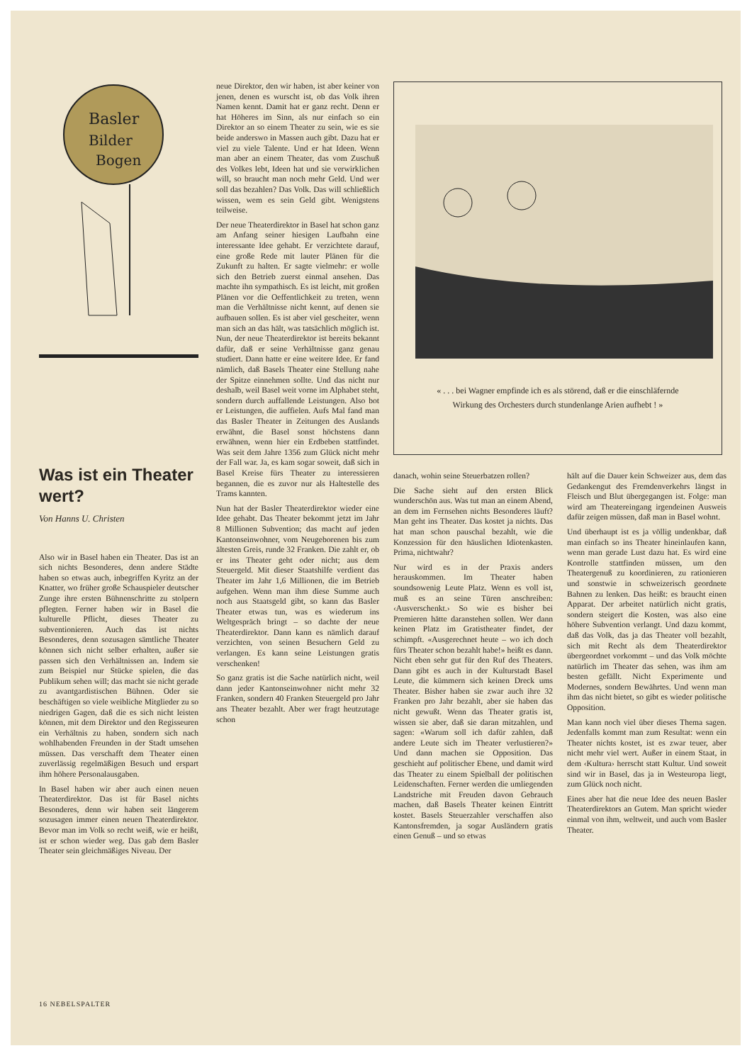Basler
Bilder
Bogen
Was ist ein Theater wert?
Von Hanns U. Christen
Also wir in Basel haben ein Theater. Das ist an sich nichts Besonderes, denn andere Städte haben so etwas auch, inbegriffen Kyritz an der Knatter, wo früher große Schauspieler deutscher Zunge ihre ersten Bühnenschritte zu stolpern pflegten. Ferner haben wir in Basel die kulturelle Pflicht, dieses Theater zu subventionieren. Auch das ist nichts Besonderes, denn sozusagen sämtliche Theater können sich nicht selber erhalten, außer sie passen sich den Verhältnissen an. Indem sie zum Beispiel nur Stücke spielen, die das Publikum sehen will; das macht sie nicht gerade zu avantgardistischen Bühnen. Oder sie beschäftigen so viele weibliche Mitglieder zu so niedrigen Gagen, daß die es sich nicht leisten können, mit dem Direktor und den Regisseuren ein Verhältnis zu haben, sondern sich nach wohlhabenden Freunden in der Stadt umsehen müssen. Das verschafft dem Theater einen zuverlässig regelmäßigen Besuch und erspart ihm höhere Personalausgaben.
In Basel haben wir aber auch einen neuen Theaterdirektor. Das ist für Basel nichts Besonderes, denn wir haben seit längerem sozusagen immer einen neuen Theaterdirektor. Bevor man im Volk so recht weiß, wie er heißt, ist er schon wieder weg. Das gab dem Basler Theater sein gleichmäßiges Niveau. Der
neue Direktor, den wir haben, ist aber keiner von jenen, denen es wurscht ist, ob das Volk ihren Namen kennt. Damit hat er ganz recht. Denn er hat Höheres im Sinn, als nur einfach so ein Direktor an so einem Theater zu sein, wie es sie beide anderswo in Massen auch gibt. Dazu hat er viel zu viele Talente. Und er hat Ideen. Wenn man aber an einem Theater, das vom Zuschuß des Volkes lebt, Ideen hat und sie verwirklichen will, so braucht man noch mehr Geld. Und wer soll das bezahlen? Das Volk. Das will schließlich wissen, wem es sein Geld gibt. Wenigstens teilweise.
Der neue Theaterdirektor in Basel hat schon ganz am Anfang seiner hiesigen Laufbahn eine interessante Idee gehabt. Er verzichtete darauf, eine große Rede mit lauter Plänen für die Zukunft zu halten. Er sagte vielmehr: er wolle sich den Betrieb zuerst einmal ansehen. Das machte ihn sympathisch. Es ist leicht, mit großen Plänen vor die Oeffentlichkeit zu treten, wenn man die Verhältnisse nicht kennt, auf denen sie aufbauen sollen. Es ist aber viel gescheiter, wenn man sich an das hält, was tatsächlich möglich ist. Nun, der neue Theaterdirektor ist bereits bekannt dafür, daß er seine Verhältnisse ganz genau studiert. Dann hatte er eine weitere Idee. Er fand nämlich, daß Basels Theater eine Stellung nahe der Spitze einnehmen sollte. Und das nicht nur deshalb, weil Basel weit vorne im Alphabet steht, sondern durch auffallende Leistungen. Also bot er Leistungen, die auffielen. Aufs Mal fand man das Basler Theater in Zeitungen des Auslands erwähnt, die Basel sonst höchstens dann erwähnen, wenn hier ein Erdbeben stattfindet. Was seit dem Jahre 1356 zum Glück nicht mehr der Fall war. Ja, es kam sogar soweit, daß sich in Basel Kreise fürs Theater zu interessieren begannen, die es zuvor nur als Haltestelle des Trams kannten.
Nun hat der Basler Theaterdirektor wieder eine Idee gehabt. Das Theater bekommt jetzt im Jahr 8 Millionen Subvention; das macht auf jeden Kantonseinwohner, vom Neugeborenen bis zum ältesten Greis, runde 32 Franken. Die zahlt er, ob er ins Theater geht oder nicht; aus dem Steuergeld. Mit dieser Staatshilfe verdient das Theater im Jahr 1,6 Millionen, die im Betrieb aufgehen. Wenn man ihm diese Summe auch noch aus Staatsgeld gibt, so kann das Basler Theater etwas tun, was es wiederum ins Weltgespräch bringt – so dachte der neue Theaterdirektor. Dann kann es nämlich darauf verzichten, von seinen Besuchern Geld zu verlangen. Es kann seine Leistungen gratis verschenken!
So ganz gratis ist die Sache natürlich nicht, weil dann jeder Kantonseinwohner nicht mehr 32 Franken, sondern 40 Franken Steuergeld pro Jahr ans Theater bezahlt. Aber wer fragt heutzutage schon
« . . . bei Wagner empfinde ich es als störend, daß er die einschläfernde
Wirkung des Orchesters durch stundenlange Arien aufhebt ! »
danach, wohin seine Steuerbatzen rollen?
Die Sache sieht auf den ersten Blick wunderschön aus. Was tut man an einem Abend, an dem im Fernsehen nichts Besonderes läuft? Man geht ins Theater. Das kostet ja nichts. Das hat man schon pauschal bezahlt, wie die Konzession für den häuslichen Idiotenkasten. Prima, nichtwahr?
Nur wird es in der Praxis anders herauskommen. Im Theater haben soundsowenig Leute Platz. Wenn es voll ist, muß es an seine Türen anschreiben: ‹Ausverschenkt.› So wie es bisher bei Premieren hätte daranstehen sollen. Wer dann keinen Platz im Gratistheater findet, der schimpft. «Ausgerechnet heute – wo ich doch fürs Theater schon bezahlt habe!» heißt es dann. Nicht eben sehr gut für den Ruf des Theaters. Dann gibt es auch in der Kulturstadt Basel Leute, die kümmern sich keinen Dreck ums Theater. Bisher haben sie zwar auch ihre 32 Franken pro Jahr bezahlt, aber sie haben das nicht gewußt. Wenn das Theater gratis ist, wissen sie aber, daß sie daran mitzahlen, und sagen: «Warum soll ich dafür zahlen, daß andere Leute sich im Theater verlustieren?» Und dann machen sie Opposition. Das geschieht auf politischer Ebene, und damit wird das Theater zu einem Spielball der politischen Leidenschaften. Ferner werden die umliegenden Landstriche mit Freuden davon Gebrauch machen, daß Basels Theater keinen Eintritt kostet. Basels Steuerzahler verschaffen also Kantonsfremden, ja sogar Ausländern gratis einen Genuß – und so etwas
hält auf die Dauer kein Schweizer aus, dem das Gedankengut des Fremdenverkehrs längst in Fleisch und Blut übergegangen ist. Folge: man wird am Theatereingang irgendeinen Ausweis dafür zeigen müssen, daß man in Basel wohnt.
Und überhaupt ist es ja völlig undenkbar, daß man einfach so ins Theater hineinlaufen kann, wenn man gerade Lust dazu hat. Es wird eine Kontrolle stattfinden müssen, um den Theatergenuß zu koordinieren, zu rationieren und sonstwie in schweizerisch geordnete Bahnen zu lenken. Das heißt: es braucht einen Apparat. Der arbeitet natürlich nicht gratis, sondern steigert die Kosten, was also eine höhere Subvention verlangt. Und dazu kommt, daß das Volk, das ja das Theater voll bezahlt, sich mit Recht als dem Theaterdirektor übergeordnet vorkommt – und das Volk möchte natürlich im Theater das sehen, was ihm am besten gefällt. Nicht Experimente und Modernes, sondern Bewährtes. Und wenn man ihm das nicht bietet, so gibt es wieder politische Opposition.
Man kann noch viel über dieses Thema sagen. Jedenfalls kommt man zum Resultat: wenn ein Theater nichts kostet, ist es zwar teuer, aber nicht mehr viel wert. Außer in einem Staat, in dem ‹Kultura› herrscht statt Kultur. Und soweit sind wir in Basel, das ja in Westeuropa liegt, zum Glück noch nicht.
Eines aber hat die neue Idee des neuen Basler Theaterdirektors an Gutem. Man spricht wieder einmal von ihm, weltweit, und auch vom Basler Theater.
16 NEBELSPALTER